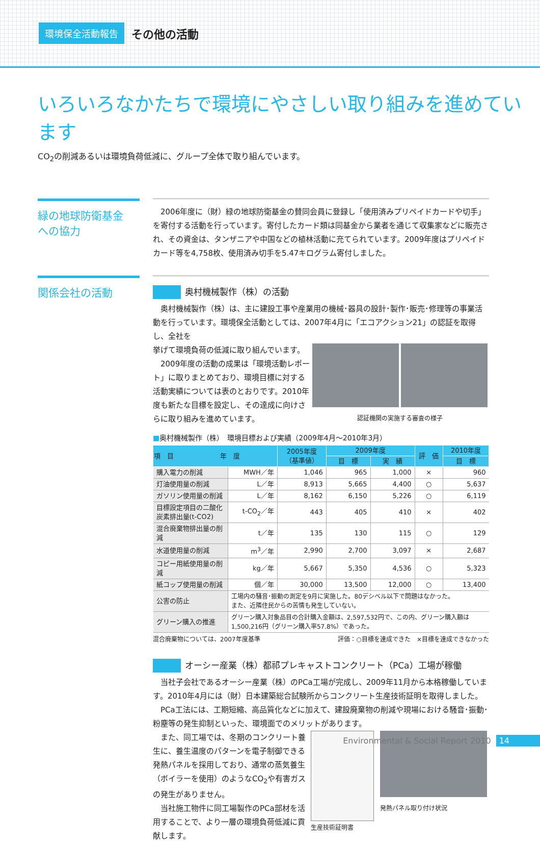環境保全活動報告 その他の活動
いろいろなかたちで環境にやさしい取り組みを進めています
CO<sub>2</sub>の削減あるいは環境負荷低減に、グループ全体で取り組んでいます。
緑の地球防衛基金
への協力
　2006年度に（財）緑の地球防衛基金の賛同会員に登録し「使用済みプリペイドカードや切手」を寄付する活動を行っています。寄付したカード類は同基金から業者を通じて収集家などに販売され、その資金は、タンザニアや中国などの植林活動に充てられています。2009年度はプリペイドカード等を4,758枚、使用済み切手を5.47キログラム寄付しました。
関係会社の活動
奥村機械製作（株）の活動
　奥村機械製作（株）は、主に建設工事や産業用の機械･器具の設計･製作･販売･修理等の事業活動を行っています。環境保全活動としては、2007年4月に「エコアクション21」の認証を取得し、全社を
挙げて環境負荷の低減に取り組んでいます。
　2009年度の活動の成果は「環境活動レポート」に取りまとめており、環境目標に対する活動実績については表のとおりです。2010年度も新たな目標を設定し、その達成に向けさらに取り組みを進めています。
認証機関の実施する審査の様子
■奥村機械製作（株）　環境目標および実績（2009年4月～2010年3月）
| 項 目 年 度 | | 2005年度 （基準値） | 2009年度 | | 評 価 | 2010年度 |
| --- | --- | --- | --- | --- | --- | --- |
| | | | 目 標 | 実 績 | | 目 標 |
| 購入電力の削減 | MWH／年 | 1,046 | 965 | 1,000 | × | 960 |
| 灯油使用量の削減 | L／年 | 8,913 | 5,665 | 4,400 | ○ | 5,637 |
| ガソリン使用量の削減 | L／年 | 8,162 | 6,150 | 5,226 | ○ | 6,119 |
| 目標設定項目の二酸化炭素排出量(t-CO2) | t-CO<sub>2</sub>／年 | 443 | 405 | 410 | × | 402 |
| 混合廃棄物排出量の削減 | t／年 | 135 | 130 | 115 | ○ | 129 |
| 水道使用量の削減 | m<sup>3</sup>／年 | 2,990 | 2,700 | 3,097 | × | 2,687 |
| コピー用紙使用量の削減 | kg／年 | 5,667 | 5,350 | 4,536 | ○ | 5,323 |
| 紙コップ使用量の削減 | 個／年 | 30,000 | 13,500 | 12,000 | ○ | 13,400 |
| 公害の防止 | 工場内の騒音･振動の測定を9月に実施した。80デシベル以下で問題はなかった。 また、近隣住民からの苦情も発生していない。 | | | | | |
| グリーン購入の推進 | グリーン購入対象品目の合計購入金額は、2,597,532円で、この内、グリーン購入額は1,500,216円（グリーン購入率57.8%）であった。 | | | | | |
混合廃棄物については、2007年度基準 評価：○目標を達成できた　×目標を達成できなかった
オーシー産業（株）都祁プレキャストコンクリート（PCa）工場が稼働
　当社子会社であるオーシー産業（株）のPCa工場が完成し、2009年11月から本格稼働しています。2010年4月には（財）日本建築総合試験所からコンクリート生産技術証明を取得しました。
　PCa工法には、工期短縮、高品質化などに加えて、建設廃棄物の削減や現場における騒音･振動･粉塵等の発生抑制といった、環境面でのメリットがあります。
　また、同工場では、冬期のコンクリート養生に、養生温度のパターンを電子制御できる発熱パネルを採用しており、通常の蒸気養生（ボイラーを使用）のようなCO<sub>2</sub>や有害ガスの発生がありません。
　当社施工物件に同工場製作のPCa部材を活用することで、より一層の環境負荷低減に貢献します。
生産技術証明書 発熱パネル取り付け状況
Environmental & Social Report 2010 14